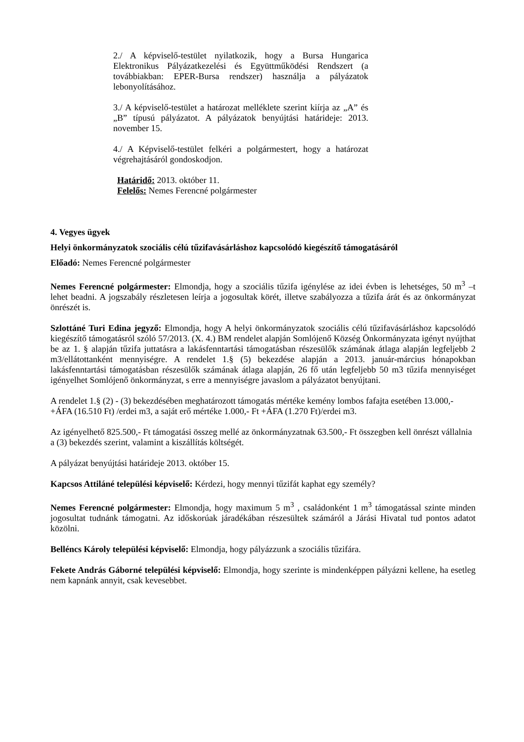2./ A képviselő-testület nyilatkozik, hogy a Bursa Hungarica Elektronikus Pályázatkezelési és Együttműködési Rendszert (a továbbiakban: EPER-Bursa rendszer) használja a pályázatok lebonyolításához.
3./ A képviselő-testület a határozat melléklete szerint kiírja az „A” és „B” típusú pályázatot. A pályázatok benyújtási határideje: 2013. november 15.
4./ A Képviselő-testület felkéri a polgármestert, hogy a határozat végrehajtásáról gondoskodjon.
Határidő: 2013. október 11.
Felelős: Nemes Ferencné polgármester
4. Vegyes ügyek
Helyi önkormányzatok szociális célú tűzifavásárláshoz kapcsolódó kiegészítő támogatásáról
Előadó: Nemes Ferencné polgármester
Nemes Ferencné polgármester: Elmondja, hogy a szociális tűzifa igénylése az idei évben is lehetséges, 50 m<sup>3</sup> –t lehet beadni. A jogszabály részletesen leírja a jogosultak körét, illetve szabályozza a tűzifa árát és az önkormányzat önrészét is.
Szlottáné Turi Edina jegyző: Elmondja, hogy A helyi önkormányzatok szociális célú tűzifavásárláshoz kapcsolódó kiegészítő támogatásról szóló 57/2013. (X. 4.) BM rendelet alapján Somlójenő Község Önkormányzata igényt nyújthat be az 1. § alapján tűzifa juttatásra a lakásfenntartási támogatásban részesülők számának átlaga alapján legfeljebb 2 m3/ellátottanként mennyiségre. A rendelet 1.§ (5) bekezdése alapján a 2013. január-március hónapokban lakásfenntartási támogatásban részesülők számának átlaga alapján, 26 fő után legfeljebb 50 m3 tűzifa mennyiséget igényelhet Somlójenő önkormányzat, s erre a mennyiségre javaslom a pályázatot benyújtani.
A rendelet 1.§ (2) - (3) bekezdésében meghatározott támogatás mértéke kemény lombos fafajta esetében 13.000,- +ÁFA (16.510 Ft) /erdei m3, a saját erő mértéke 1.000,- Ft +ÁFA (1.270 Ft)/erdei m3.
Az igényelhető 825.500,- Ft támogatási összeg mellé az önkormányzatnak 63.500,- Ft összegben kell önrészt vállalnia a (3) bekezdés szerint, valamint a kiszállítás költségét.
A pályázat benyújtási határideje 2013. október 15.
Kapcsos Attiláné települési képviselő: Kérdezi, hogy mennyi tűzifát kaphat egy személy?
Nemes Ferencné polgármester: Elmondja, hogy maximum 5 m<sup>3</sup> , családonként 1 m<sup>3</sup> támogatással szinte minden jogosultat tudnánk támogatni. Az időskorúak járadékában részesültek számáról a Járási Hivatal tud pontos adatot közölni.
Belléncs Károly települési képviselő: Elmondja, hogy pályázzunk a szociális tűzifára.
Fekete András Gáborné települési képviselő: Elmondja, hogy szerinte is mindenképpen pályázni kellene, ha esetleg nem kapnánk annyit, csak kevesebbet.